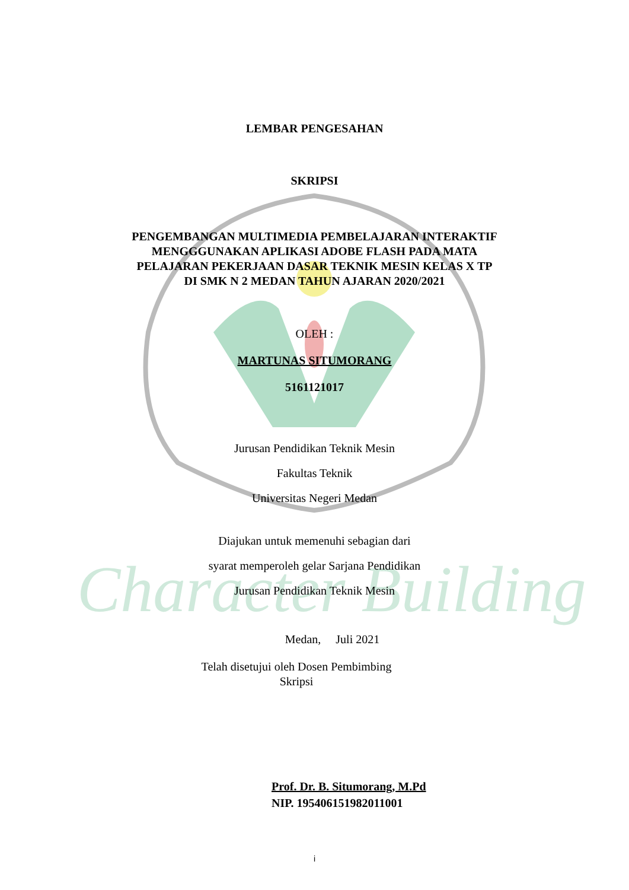Character Building
LEMBAR PENGESAHAN
SKRIPSI
PENGEMBANGAN MULTIMEDIA PEMBELAJARAN INTERAKTIF MENGGGUNAKAN APLIKASI ADOBE FLASH PADA MATA PELAJARAN PEKERJAAN DASAR TEKNIK MESIN KELAS X TP DI SMK N 2 MEDAN TAHUN AJARAN 2020/2021
OLEH :
MARTUNAS SITUMORANG
5161121017
Jurusan Pendidikan Teknik Mesin
Fakultas Teknik
Universitas Negeri Medan
Diajukan untuk memenuhi sebagian dari
syarat memperoleh gelar Sarjana Pendidikan
Jurusan Pendidikan Teknik Mesin
Medan, Juli 2021
Telah disetujui oleh Dosen Pembimbing Skripsi
Prof. Dr. B. Situmorang, M.Pd
NIP. 195406151982011001
i